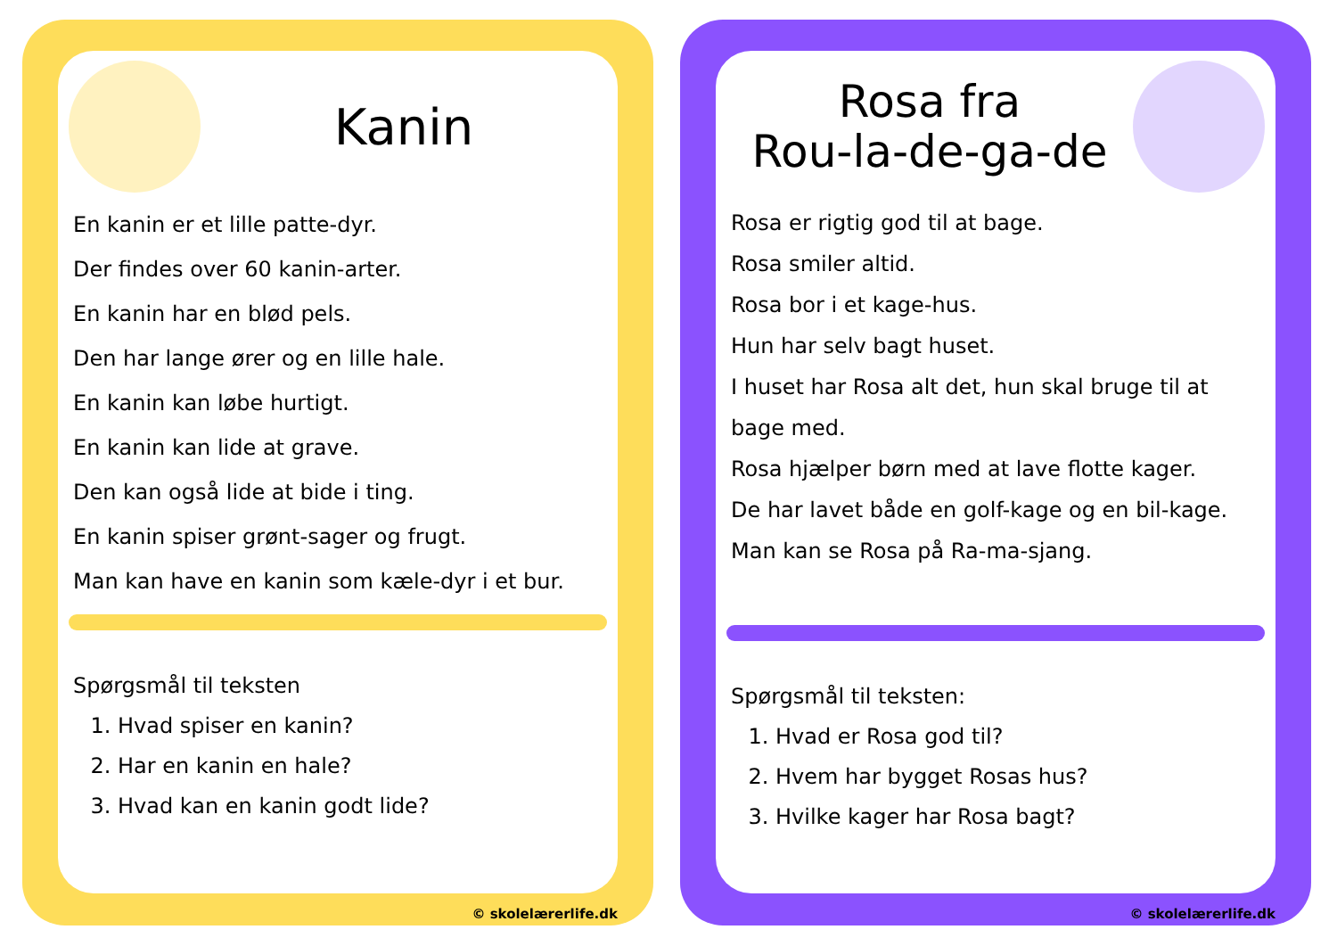Kanin
En kanin er et lille patte-dyr.
Der findes over 60 kanin-arter.
En kanin har en blød pels.
Den har lange ører og en lille hale.
En kanin kan løbe hurtigt.
En kanin kan lide at grave.
Den kan også lide at bide i ting.
En kanin spiser grønt-sager og frugt.
Man kan have en kanin som kæle-dyr i et bur.
Spørgsmål til teksten
1. Hvad spiser en kanin?
2. Har en kanin en hale?
3. Hvad kan en kanin godt lide?
© skolelærerlife.dk
Rosa fra
Rou-la-de-ga-de
Rosa er rigtig god til at bage.
Rosa smiler altid.
Rosa bor i et kage-hus.
Hun har selv bagt huset.
I huset har Rosa alt det, hun skal bruge til at bage med.
Rosa hjælper børn med at lave flotte kager.
De har lavet både en golf-kage og en bil-kage.
Man kan se Rosa på Ra-ma-sjang.
Spørgsmål til teksten:
1. Hvad er Rosa god til?
2. Hvem har bygget Rosas hus?
3. Hvilke kager har Rosa bagt?
© skolelærerlife.dk